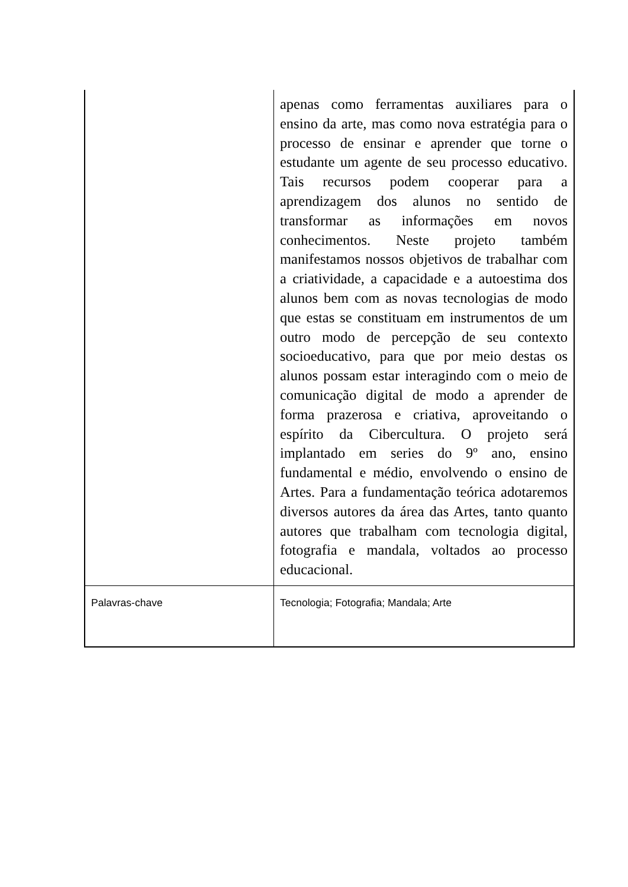| | apenas como ferramentas auxiliares para o ensino da arte, mas como nova estratégia para o processo de ensinar e aprender que torne o estudante um agente de seu processo educativo. Tais recursos podem cooperar para a aprendizagem dos alunos no sentido de transformar as informações em novos conhecimentos. Neste projeto também manifestamos nossos objetivos de trabalhar com a criatividade, a capacidade e a autoestima dos alunos bem com as novas tecnologias de modo que estas se constituam em instrumentos de um outro modo de percepção de seu contexto socioeducativo, para que por meio destas os alunos possam estar interagindo com o meio de comunicação digital de modo a aprender de forma prazerosa e criativa, aproveitando o espírito da Cibercultura. O projeto será implantado em series do 9º ano, ensino fundamental e médio, envolvendo o ensino de Artes. Para a fundamentação teórica adotaremos diversos autores da área das Artes, tanto quanto autores que trabalham com tecnologia digital, fotografia e mandala, voltados ao processo educacional. |
| Palavras-chave | Tecnologia; Fotografia; Mandala; Arte |